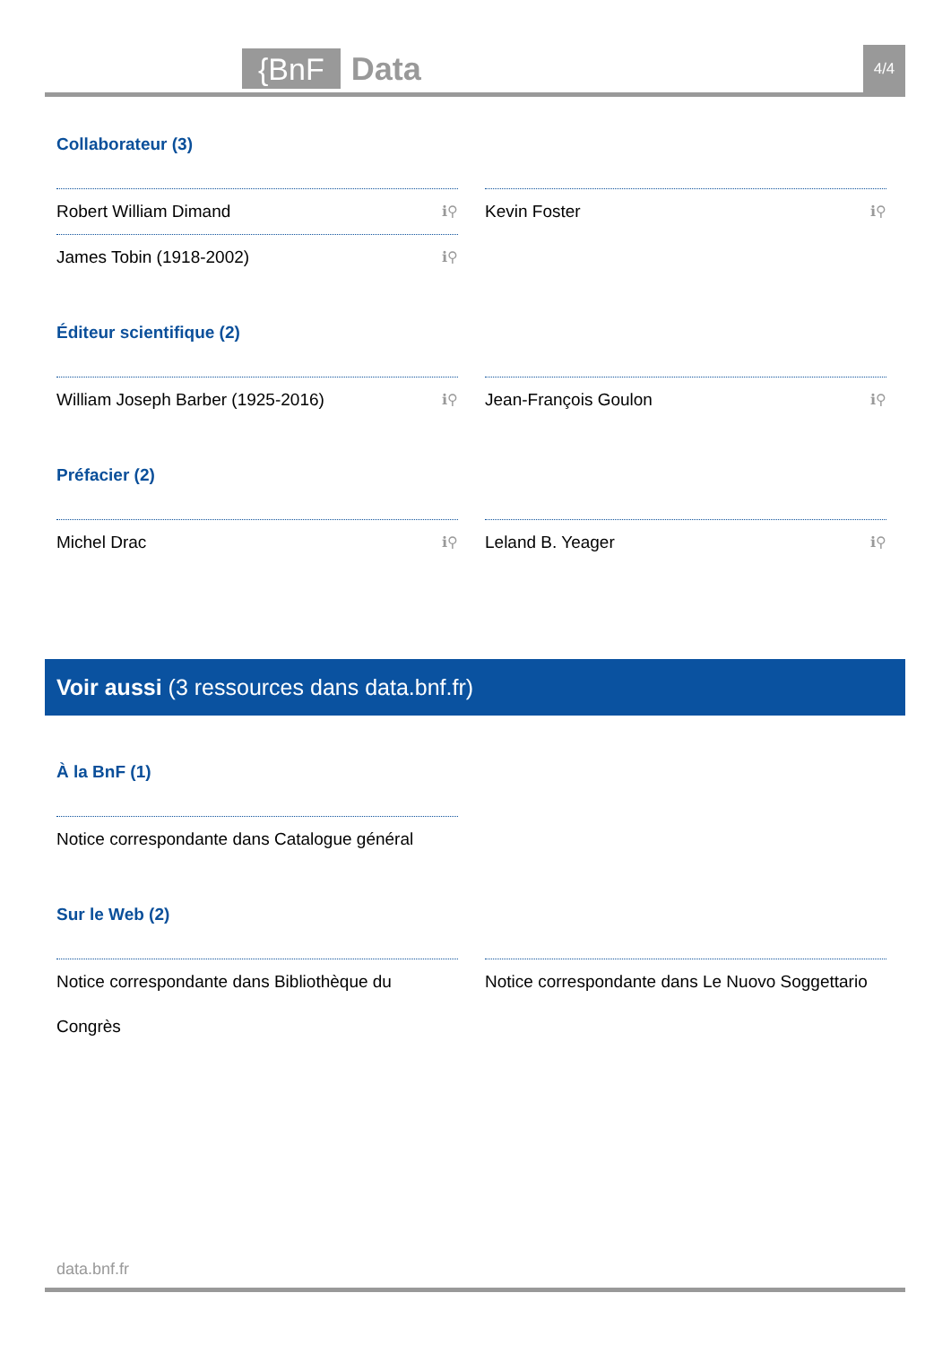{BnF Data 4/4
Collaborateur (3)
Robert William Dimand ℹ⚲
Kevin Foster ℹ⚲
James Tobin (1918-2002) ℹ⚲
Éditeur scientifique (2)
William Joseph Barber (1925-2016) ℹ⚲
Jean-François Goulon ℹ⚲
Préfacier (2)
Michel Drac ℹ⚲
Leland B. Yeager ℹ⚲
Voir aussi (3 ressources dans data.bnf.fr)
À la BnF (1)
Notice correspondante dans Catalogue général
Sur le Web (2)
Notice correspondante dans Bibliothèque du Congrès
Notice correspondante dans Le Nuovo Soggettario
data.bnf.fr